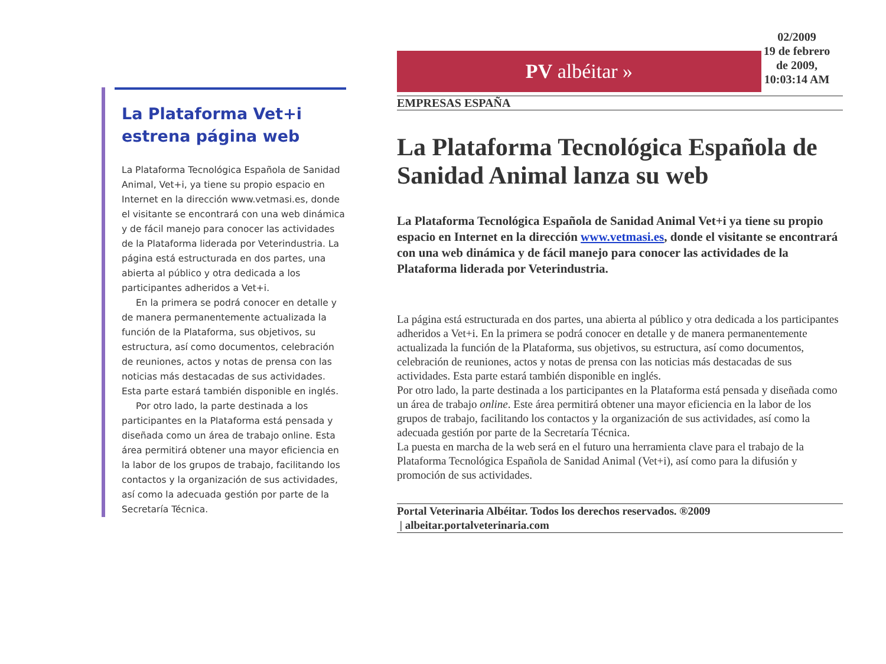La Plataforma Vet+i estrena página web
La Plataforma Tecnológica Española de Sanidad Animal, Vet+i, ya tiene su propio espacio en Internet en la dirección www.vetmasi.es, donde el visitante se encontrará con una web dinámica y de fácil manejo para conocer las actividades de la Plataforma liderada por Veterindustria. La página está estructurada en dos partes, una abierta al público y otra dedicada a los participantes adheridos a Vet+i.
En la primera se podrá conocer en detalle y de manera permanentemente actualizada la función de la Plataforma, sus objetivos, su estructura, así como documentos, celebración de reuniones, actos y notas de prensa con las noticias más destacadas de sus actividades. Esta parte estará también disponible en inglés.
Por otro lado, la parte destinada a los participantes en la Plataforma está pensada y diseñada como un área de trabajo online. Esta área permitirá obtener una mayor eficiencia en la labor de los grupos de trabajo, facilitando los contactos y la organización de sus actividades, así como la adecuada gestión por parte de la Secretaría Técnica.
PV albéitar »
02/2009
19 de febrero de 2009, 10:03:14 AM
EMPRESAS ESPAÑA
La Plataforma Tecnológica Española de Sanidad Animal lanza su web
La Plataforma Tecnológica Española de Sanidad Animal Vet+i ya tiene su propio espacio en Internet en la dirección www.vetmasi.es, donde el visitante se encontrará con una web dinámica y de fácil manejo para conocer las actividades de la Plataforma liderada por Veterindustria.
La página está estructurada en dos partes, una abierta al público y otra dedicada a los participantes adheridos a Vet+i. En la primera se podrá conocer en detalle y de manera permanentemente actualizada la función de la Plataforma, sus objetivos, su estructura, así como documentos, celebración de reuniones, actos y notas de prensa con las noticias más destacadas de sus actividades. Esta parte estará también disponible en inglés.
Por otro lado, la parte destinada a los participantes en la Plataforma está pensada y diseñada como un área de trabajo online. Este área permitirá obtener una mayor eficiencia en la labor de los grupos de trabajo, facilitando los contactos y la organización de sus actividades, así como la adecuada gestión por parte de la Secretaría Técnica.
La puesta en marcha de la web será en el futuro una herramienta clave para el trabajo de la Plataforma Tecnológica Española de Sanidad Animal (Vet+i), así como para la difusión y promoción de sus actividades.
Portal Veterinaria Albéitar. Todos los derechos reservados. ®2009
| albeitar.portalveterinaria.com